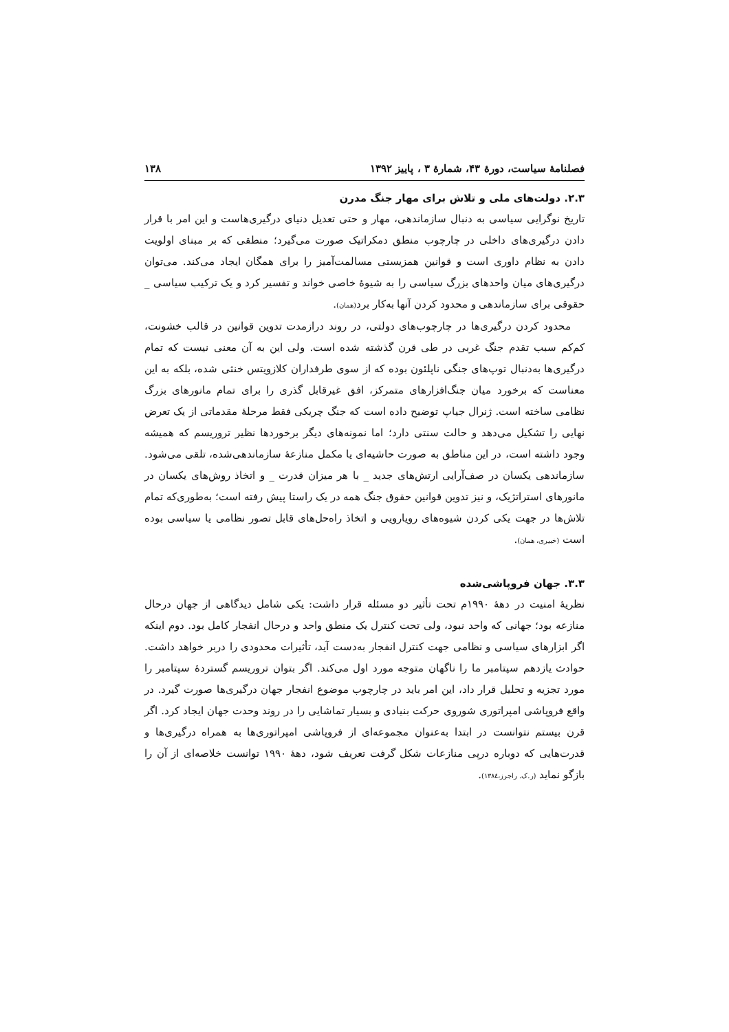فصلنامهٔ سیاست، دورهٔ ۴۳، شمارهٔ ۳ ، پاییز ۱۳۹۲ ۱۳۸
۲.۳. دولت‌های ملی و تلاش برای مهار جنگ مدرن
تاریخ نوگرایی سیاسی به دنبال سازماندهی، مهار و حتی تعدیل دنیای درگیری‌هاست و این امر با قرار دادن درگیری‌های داخلی در چارچوب منطق دمکراتیک صورت می‌گیرد؛ منطقی که بر مبنای اولویت دادن به نظام داوری است و قوانین همزیستی مسالمت‌آمیز را برای همگان ایجاد می‌کند. می‌توان درگیری‌های میان واحدهای بزرگ سیاسی را به شیوهٔ خاصی خواند و تفسیر کرد و یک ترکیب سیاسی _ حقوقی برای سازماندهی و محدود کردن آنها به‌کار برد(همان).
محدود کردن درگیری‌ها در چارچوب‌های دولتی، در روند درازمدت تدوین قوانین در قالب خشونت، کم‌کم سبب تقدم جنگ غربی در طی قرن گذشته شده است. ولی این به آن معنی نیست که تمام درگیری‌ها به‌دنبال توپ‌های جنگی ناپلئون بوده که از سوی طرفداران کلازویتس خنثی شده، بلکه به این معناست که برخورد میان جنگ‌افزارهای متمرکز، افق غیرقابل گذری را برای تمام مانورهای بزرگ نظامی ساخته است. ژنرال جیاپ توضیح داده است که جنگ چریکی فقط مرحلهٔ مقدماتی از یک تعرض نهایی را تشکیل می‌دهد و حالت سنتی دارد؛ اما نمونه‌های دیگر برخوردها نظیر تروریسم که همیشه وجود داشته است، در این مناطق به صورت حاشیه‌ای یا مکمل منازعهٔ سازماندهی‌شده، تلقی می‌شود. سازماندهی یکسان در صف‌آرایی ارتش‌های جدید _ با هر میزان قدرت _ و اتخاذ روش‌های یکسان در مانورهای استراتژیک، و نیز تدوین قوانین حقوق جنگ همه در یک راستا پیش رفته است؛ به‌طوری‌که تمام تلاش‌ها در جهت یکی کردن شیوه‌های رویارویی و اتخاذ راه‌حل‌های قابل تصور نظامی یا سیاسی بوده است (خبیری، همان).
۳.۳. جهان فروپاشی‌شده
نظریهٔ امنیت در دههٔ ۱۹۹۰م تحت تأثیر دو مسئله قرار داشت: یکی شامل دیدگاهی از جهان درحال منازعه بود؛ جهانی که واحد نبود، ولی تحت کنترل یک منطق واحد و درحال انفجار کامل بود. دوم اینکه اگر ابزارهای سیاسی و نظامی جهت کنترل انفجار به‌دست آید، تأثیرات محدودی را دربر خواهد داشت. حوادث یازدهم سپتامبر ما را ناگهان متوجه مورد اول می‌کند. اگر بتوان تروریسم گستردهٔ سپتامبر را مورد تجزیه و تحلیل قرار داد، این امر باید در چارچوب موضوع انفجار جهان درگیری‌ها صورت گیرد. در واقع فروپاشی امپراتوری شوروی حرکت بنیادی و بسیار تماشایی را در روند وحدت جهان ایجاد کرد. اگر قرن بیستم نتوانست در ابتدا به‌عنوان مجموعه‌ای از فروپاشی امپراتوری‌ها به همراه درگیری‌ها و قدرت‌هایی که دوباره درپی منازعات شکل گرفت تعریف شود، دههٔ ۱۹۹۰ توانست خلاصه‌ای از آن را بازگو نماید (ر.ک. راجرز،۱۳۸٤).